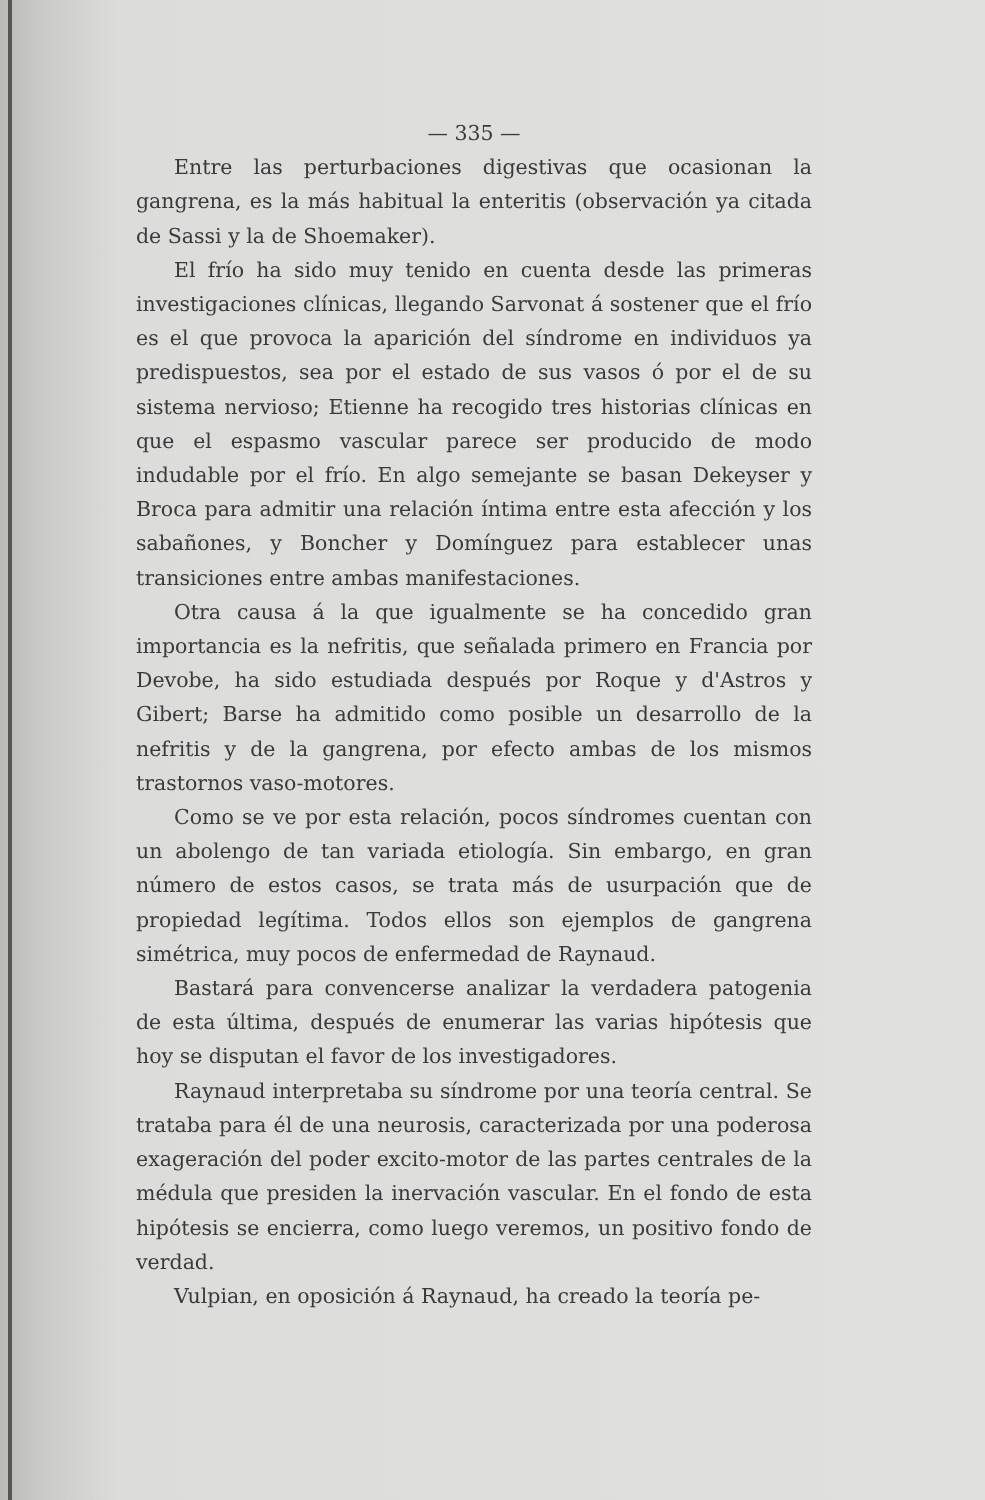— 335 —
Entre las perturbaciones digestivas que ocasionan la gangrena, es la más habitual la enteritis (observación ya citada de Sassi y la de Shoemaker).
El frío ha sido muy tenido en cuenta desde las primeras investigaciones clínicas, llegando Sarvonat á sostener que el frío es el que provoca la aparición del síndrome en individuos ya predispuestos, sea por el estado de sus vasos ó por el de su sistema nervioso; Etienne ha recogido tres historias clínicas en que el espasmo vascular parece ser producido de modo indudable por el frío. En algo semejante se basan Dekeyser y Broca para admitir una relación íntima entre esta afección y los sabañones, y Boncher y Domínguez para establecer unas transiciones entre ambas manifestaciones.
Otra causa á la que igualmente se ha concedido gran importancia es la nefritis, que señalada primero en Francia por Devobe, ha sido estudiada después por Roque y d'Astros y Gibert; Barse ha admitido como posible un desarrollo de la nefritis y de la gangrena, por efecto ambas de los mismos trastornos vaso-motores.
Como se ve por esta relación, pocos síndromes cuentan con un abolengo de tan variada etiología. Sin embargo, en gran número de estos casos, se trata más de usurpación que de propiedad legítima. Todos ellos son ejemplos de gangrena simétrica, muy pocos de enfermedad de Raynaud.
Bastará para convencerse analizar la verdadera patogenia de esta última, después de enumerar las varias hipótesis que hoy se disputan el favor de los investigadores.
Raynaud interpretaba su síndrome por una teoría central. Se trataba para él de una neurosis, caracterizada por una poderosa exageración del poder excito-motor de las partes centrales de la médula que presiden la inervación vascular. En el fondo de esta hipótesis se encierra, como luego veremos, un positivo fondo de verdad.
Vulpian, en oposición á Raynaud, ha creado la teoría pe-